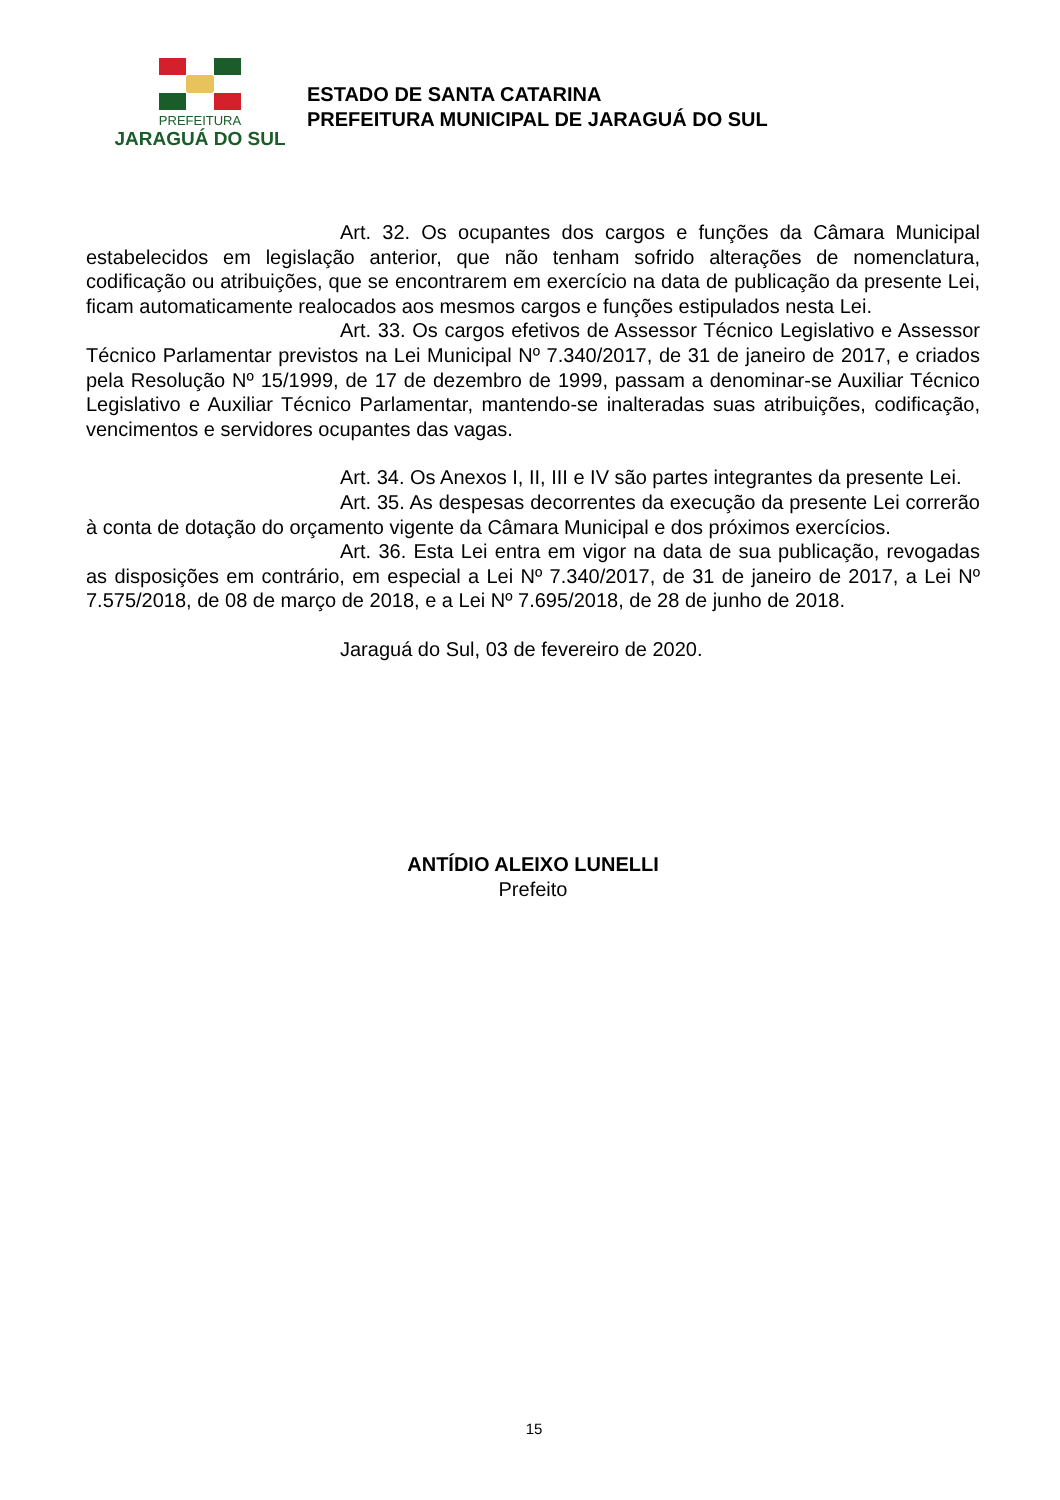PREFEITURA
JARAGUÁ DO SUL
ESTADO DE SANTA CATARINA
PREFEITURA MUNICIPAL DE JARAGUÁ DO SUL
Art. 32. Os ocupantes dos cargos e funções da Câmara Municipal estabelecidos em legislação anterior, que não tenham sofrido alterações de nomenclatura, codificação ou atribuições, que se encontrarem em exercício na data de publicação da presente Lei, ficam automaticamente realocados aos mesmos cargos e funções estipulados nesta Lei.
Art. 33. Os cargos efetivos de Assessor Técnico Legislativo e Assessor Técnico Parlamentar previstos na Lei Municipal Nº 7.340/2017, de 31 de janeiro de 2017, e criados pela Resolução Nº 15/1999, de 17 de dezembro de 1999, passam a denominar-se Auxiliar Técnico Legislativo e Auxiliar Técnico Parlamentar, mantendo-se inalteradas suas atribuições, codificação, vencimentos e servidores ocupantes das vagas.
Art. 34. Os Anexos I, II, III e IV são partes integrantes da presente Lei.
Art. 35. As despesas decorrentes da execução da presente Lei correrão à conta de dotação do orçamento vigente da Câmara Municipal e dos próximos exercícios.
Art. 36. Esta Lei entra em vigor na data de sua publicação, revogadas as disposições em contrário, em especial a Lei Nº 7.340/2017, de 31 de janeiro de 2017, a Lei Nº 7.575/2018, de 08 de março de 2018, e a Lei Nº 7.695/2018, de 28 de junho de 2018.
Jaraguá do Sul, 03 de fevereiro de 2020.
ANTÍDIO ALEIXO LUNELLI
Prefeito
15